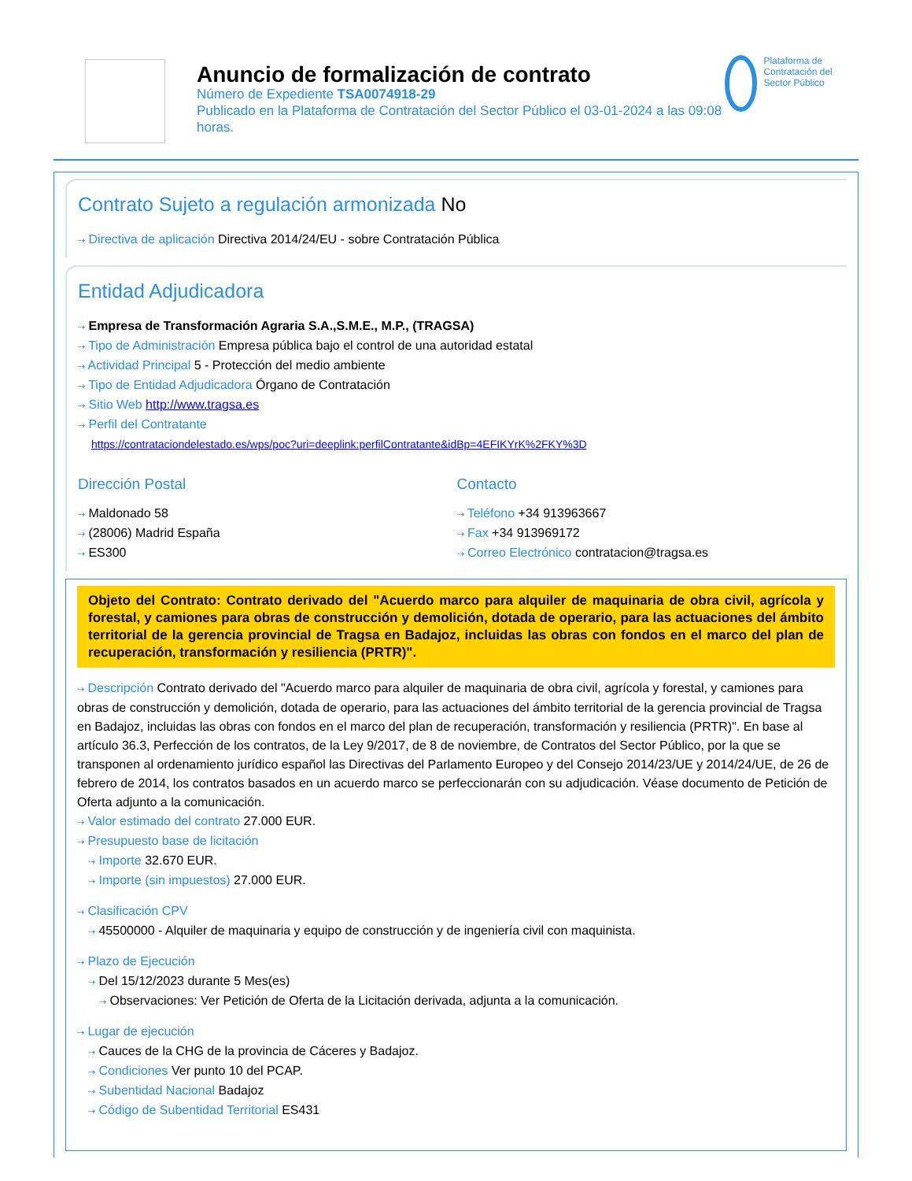Anuncio de formalización de contrato
Número de Expediente TSA0074918-29
Publicado en la Plataforma de Contratación del Sector Público el 03-01-2024 a las 09:08 horas.
Plataforma de Contratación del Sector Público
Contrato Sujeto a regulación armonizada No
⇢ Directiva de aplicación Directiva 2014/24/EU - sobre Contratación Pública
Entidad Adjudicadora
⇢ Empresa de Transformación Agraria S.A.,S.M.E., M.P., (TRAGSA)
⇢ Tipo de Administración Empresa pública bajo el control de una autoridad estatal
⇢ Actividad Principal 5 - Protección del medio ambiente
⇢ Tipo de Entidad Adjudicadora Órgano de Contratación
⇢ Sitio Web http://www.tragsa.es
⇢ Perfil del Contratante
https://contrataciondelestado.es/wps/poc?uri=deeplink:perfilContratante&idBp=4EFIKYrK%2FKY%3D
Dirección Postal
⇢ Maldonado 58
⇢ (28006) Madrid España
⇢ ES300
Contacto
⇢ Teléfono +34 913963667
⇢ Fax +34 913969172
⇢ Correo Electrónico contratacion@tragsa.es
Objeto del Contrato: Contrato derivado del "Acuerdo marco para alquiler de maquinaria de obra civil, agrícola y forestal, y camiones para obras de construcción y demolición, dotada de operario, para las actuaciones del ámbito territorial de la gerencia provincial de Tragsa en Badajoz, incluidas las obras con fondos en el marco del plan de recuperación, transformación y resiliencia (PRTR)".
⇢ Descripción Contrato derivado del "Acuerdo marco para alquiler de maquinaria de obra civil, agrícola y forestal, y camiones para obras de construcción y demolición, dotada de operario, para las actuaciones del ámbito territorial de la gerencia provincial de Tragsa en Badajoz, incluidas las obras con fondos en el marco del plan de recuperación, transformación y resiliencia (PRTR)". En base al artículo 36.3, Perfección de los contratos, de la Ley 9/2017, de 8 de noviembre, de Contratos del Sector Público, por la que se transponen al ordenamiento jurídico español las Directivas del Parlamento Europeo y del Consejo 2014/23/UE y 2014/24/UE, de 26 de febrero de 2014, los contratos basados en un acuerdo marco se perfeccionarán con su adjudicación. Véase documento de Petición de Oferta adjunto a la comunicación.
⇢ Valor estimado del contrato 27.000 EUR.
⇢ Presupuesto base de licitación
⇢ Importe 32.670 EUR.
⇢ Importe (sin impuestos) 27.000 EUR.
⇢ Clasificación CPV
⇢ 45500000 - Alquiler de maquinaria y equipo de construcción y de ingeniería civil con maquinista.
⇢ Plazo de Ejecución
⇢ Del 15/12/2023 durante 5 Mes(es)
⇢ Observaciones: Ver Petición de Oferta de la Licitación derivada, adjunta a la comunicación.
⇢ Lugar de ejecución
⇢ Cauces de la CHG de la provincia de Cáceres y Badajoz.
⇢ Condiciones Ver punto 10 del PCAP.
⇢ Subentidad Nacional Badajoz
⇢ Código de Subentidad Territorial ES431